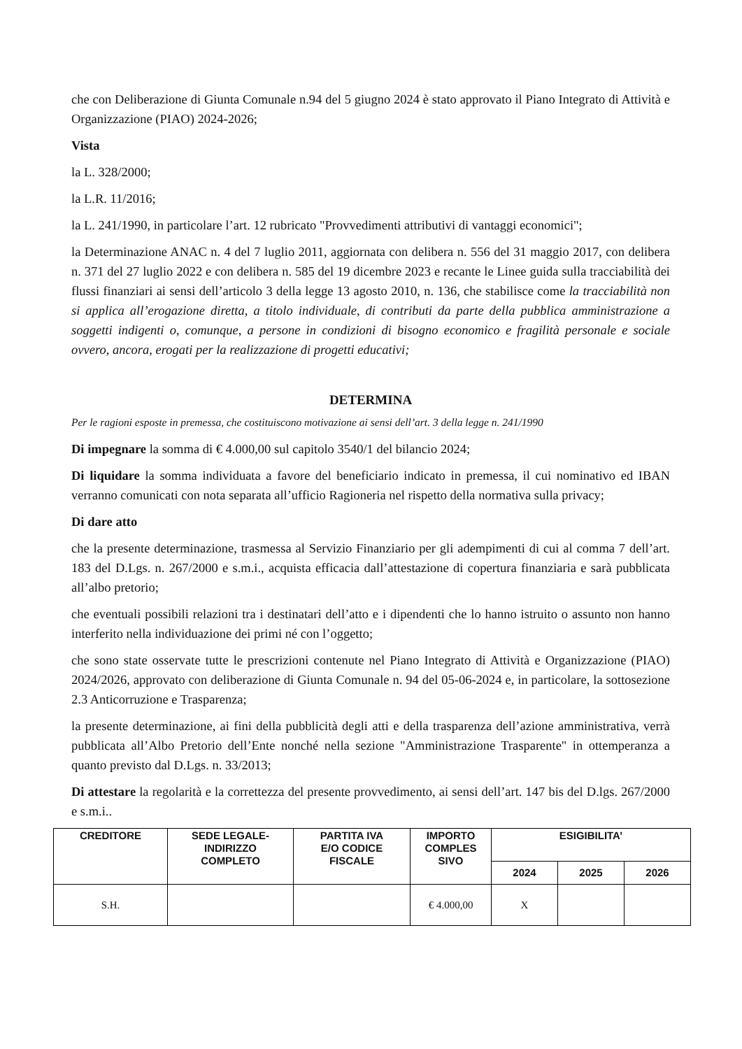che con Deliberazione di Giunta Comunale n.94 del 5 giugno 2024 è stato approvato il Piano Integrato di Attività e Organizzazione (PIAO) 2024-2026;
Vista
la L. 328/2000;
la L.R. 11/2016;
la L. 241/1990, in particolare l’art. 12 rubricato "Provvedimenti attributivi di vantaggi economici";
la Determinazione ANAC n. 4 del 7 luglio 2011, aggiornata con delibera n. 556 del 31 maggio 2017, con delibera n. 371 del 27 luglio 2022 e con delibera n. 585 del 19 dicembre 2023 e recante le Linee guida sulla tracciabilità dei flussi finanziari ai sensi dell’articolo 3 della legge 13 agosto 2010, n. 136, che stabilisce come la tracciabilità non si applica all’erogazione diretta, a titolo individuale, di contributi da parte della pubblica amministrazione a soggetti indigenti o, comunque, a persone in condizioni di bisogno economico e fragilità personale e sociale ovvero, ancora, erogati per la realizzazione di progetti educativi;
DETERMINA
Per le ragioni esposte in premessa, che costituiscono motivazione ai sensi dell’art. 3 della legge n. 241/1990
Di impegnare la somma di € 4.000,00 sul capitolo 3540/1 del bilancio 2024;
Di liquidare la somma individuata a favore del beneficiario indicato in premessa, il cui nominativo ed IBAN verranno comunicati con nota separata all’ufficio Ragioneria nel rispetto della normativa sulla privacy;
Di dare atto
che la presente determinazione, trasmessa al Servizio Finanziario per gli adempimenti di cui al comma 7 dell’art. 183 del D.Lgs. n. 267/2000 e s.m.i., acquista efficacia dall’attestazione di copertura finanziaria e sarà pubblicata all’albo pretorio;
che eventuali possibili relazioni tra i destinatari dell’atto e i dipendenti che lo hanno istruito o assunto non hanno interferito nella individuazione dei primi né con l’oggetto;
che sono state osservate tutte le prescrizioni contenute nel Piano Integrato di Attività e Organizzazione (PIAO) 2024/2026, approvato con deliberazione di Giunta Comunale n. 94 del 05-06-2024 e, in particolare, la sottosezione 2.3 Anticorruzione e Trasparenza;
la presente determinazione, ai fini della pubblicità degli atti e della trasparenza dell’azione amministrativa, verrà pubblicata all’Albo Pretorio dell’Ente nonché nella sezione "Amministrazione Trasparente" in ottemperanza a quanto previsto dal D.Lgs. n. 33/2013;
Di attestare la regolarità e la correttezza del presente provvedimento, ai sensi dell’art. 147 bis del D.lgs. 267/2000 e s.m.i..
| CREDITORE | SEDE LEGALE- INDIRIZZO COMPLETO | PARTITA IVA E/O CODICE FISCALE | IMPORTO COMPLES SIVO | ESIGIBILITA’ | | |
| --- | --- | --- | --- | --- | --- | --- |
| | | | | 2024 | 2025 | 2026 |
| S.H. | | | € 4.000,00 | X | | |